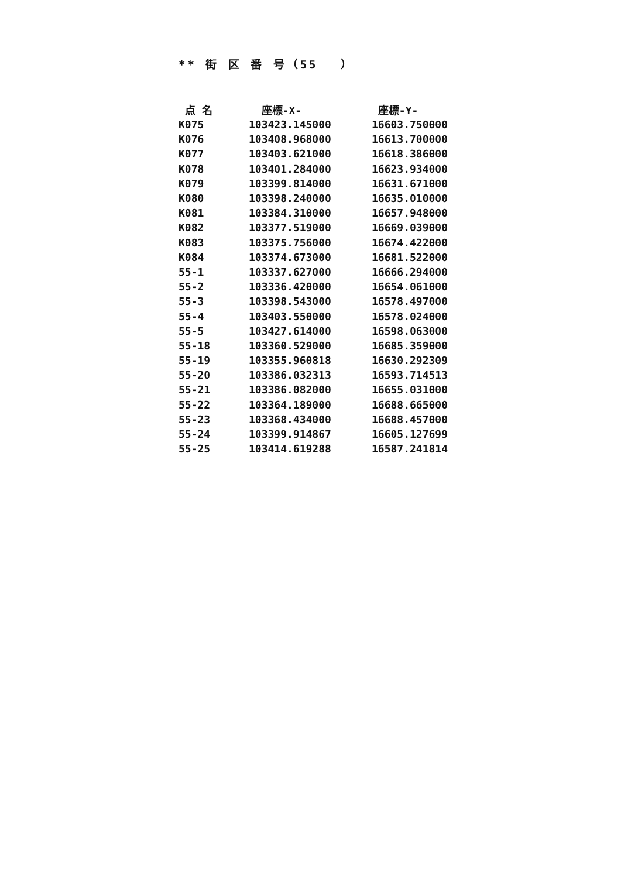** 街 区 番 号（55 　）
| 点 名 | 座標-X- | 座標-Y- |
| --- | --- | --- |
| K075 | 103423.145000 | 16603.750000 |
| K076 | 103408.968000 | 16613.700000 |
| K077 | 103403.621000 | 16618.386000 |
| K078 | 103401.284000 | 16623.934000 |
| K079 | 103399.814000 | 16631.671000 |
| K080 | 103398.240000 | 16635.010000 |
| K081 | 103384.310000 | 16657.948000 |
| K082 | 103377.519000 | 16669.039000 |
| K083 | 103375.756000 | 16674.422000 |
| K084 | 103374.673000 | 16681.522000 |
| 55-1 | 103337.627000 | 16666.294000 |
| 55-2 | 103336.420000 | 16654.061000 |
| 55-3 | 103398.543000 | 16578.497000 |
| 55-4 | 103403.550000 | 16578.024000 |
| 55-5 | 103427.614000 | 16598.063000 |
| 55-18 | 103360.529000 | 16685.359000 |
| 55-19 | 103355.960818 | 16630.292309 |
| 55-20 | 103386.032313 | 16593.714513 |
| 55-21 | 103386.082000 | 16655.031000 |
| 55-22 | 103364.189000 | 16688.665000 |
| 55-23 | 103368.434000 | 16688.457000 |
| 55-24 | 103399.914867 | 16605.127699 |
| 55-25 | 103414.619288 | 16587.241814 |